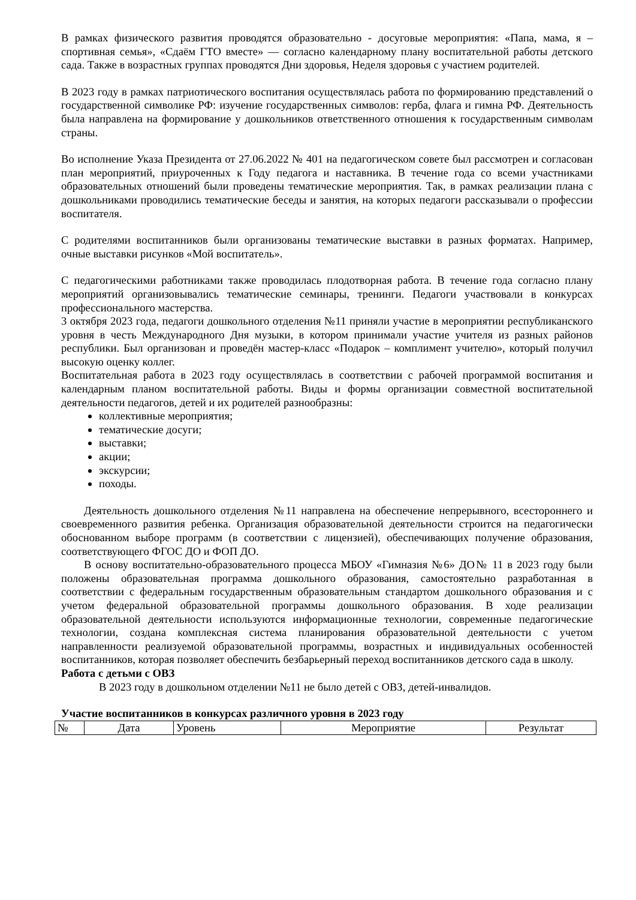В рамках физического развития проводятся образовательно - досуговые мероприятия: «Папа, мама, я – спортивная семья», «Сдаём ГТО вместе» — согласно календарному плану воспитательной работы детского сада. Также в возрастных группах проводятся Дни здоровья, Неделя здоровья с участием родителей.
В 2023 году в рамках патриотического воспитания осуществлялась работа по формированию представлений о государственной символике РФ: изучение государственных символов: герба, флага и гимна РФ. Деятельность была направлена на формирование у дошкольников ответственного отношения к государственным символам страны.
Во исполнение Указа Президента от 27.06.2022 № 401 на педагогическом совете был рассмотрен и согласован план мероприятий, приуроченных к Году педагога и наставника. В течение года со всеми участниками образовательных отношений были проведены тематические мероприятия. Так, в рамках реализации плана с дошкольниками проводились тематические беседы и занятия, на которых педагоги рассказывали о профессии воспитателя.
С родителями воспитанников были организованы тематические выставки в разных форматах. Например, очные выставки рисунков «Мой воспитатель».
С педагогическими работниками также проводилась плодотворная работа. В течение года согласно плану мероприятий организовывались тематические семинары, тренинги. Педагоги участвовали в конкурсах профессионального мастерства.
3 октября 2023 года, педагоги дошкольного отделения №11 приняли участие в мероприятии республиканского уровня в честь Международного Дня музыки, в котором принимали участие учителя из разных районов республики. Был организован и проведён мастер-класс «Подарок – комплимент учителю», который получил высокую оценку коллег.
Воспитательная работа в 2023 году осуществлялась в соответствии с рабочей программой воспитания и календарным планом воспитательной работы. Виды и формы организации совместной воспитательной деятельности педагогов, детей и их родителей разнообразны:
коллективные мероприятия;
тематические досуги;
выставки;
акции;
экскурсии;
походы.
Деятельность дошкольного отделения №11 направлена на обеспечение непрерывного, всестороннего и своевременного развития ребенка. Организация образовательной деятельности строится на педагогически обоснованном выборе программ (в соответствии с лицензией), обеспечивающих получение образования, соответствующего ФГОС ДО и ФОП ДО.
В основу воспитательно-образовательного процесса МБОУ «Гимназия №6» ДО№ 11 в 2023 году были положены образовательная программа дошкольного образования, самостоятельно разработанная в соответствии с федеральным государственным образовательным стандартом дошкольного образования и с учетом федеральной образовательной программы дошкольного образования. В ходе реализации образовательной деятельности используются информационные технологии, современные педагогические технологии, создана комплексная система планирования образовательной деятельности с учетом направленности реализуемой образовательной программы, возрастных и индивидуальных особенностей воспитанников, которая позволяет обеспечить безбарьерный переход воспитанников детского сада в школу.
Работа с детьми с ОВЗ
В 2023 году в дошкольном отделении №11 не было детей с ОВЗ, детей-инвалидов.
Участие воспитанников в конкурсах различного уровня в 2023 году
| № | Дата | Уровень | Мероприятие | Результат |